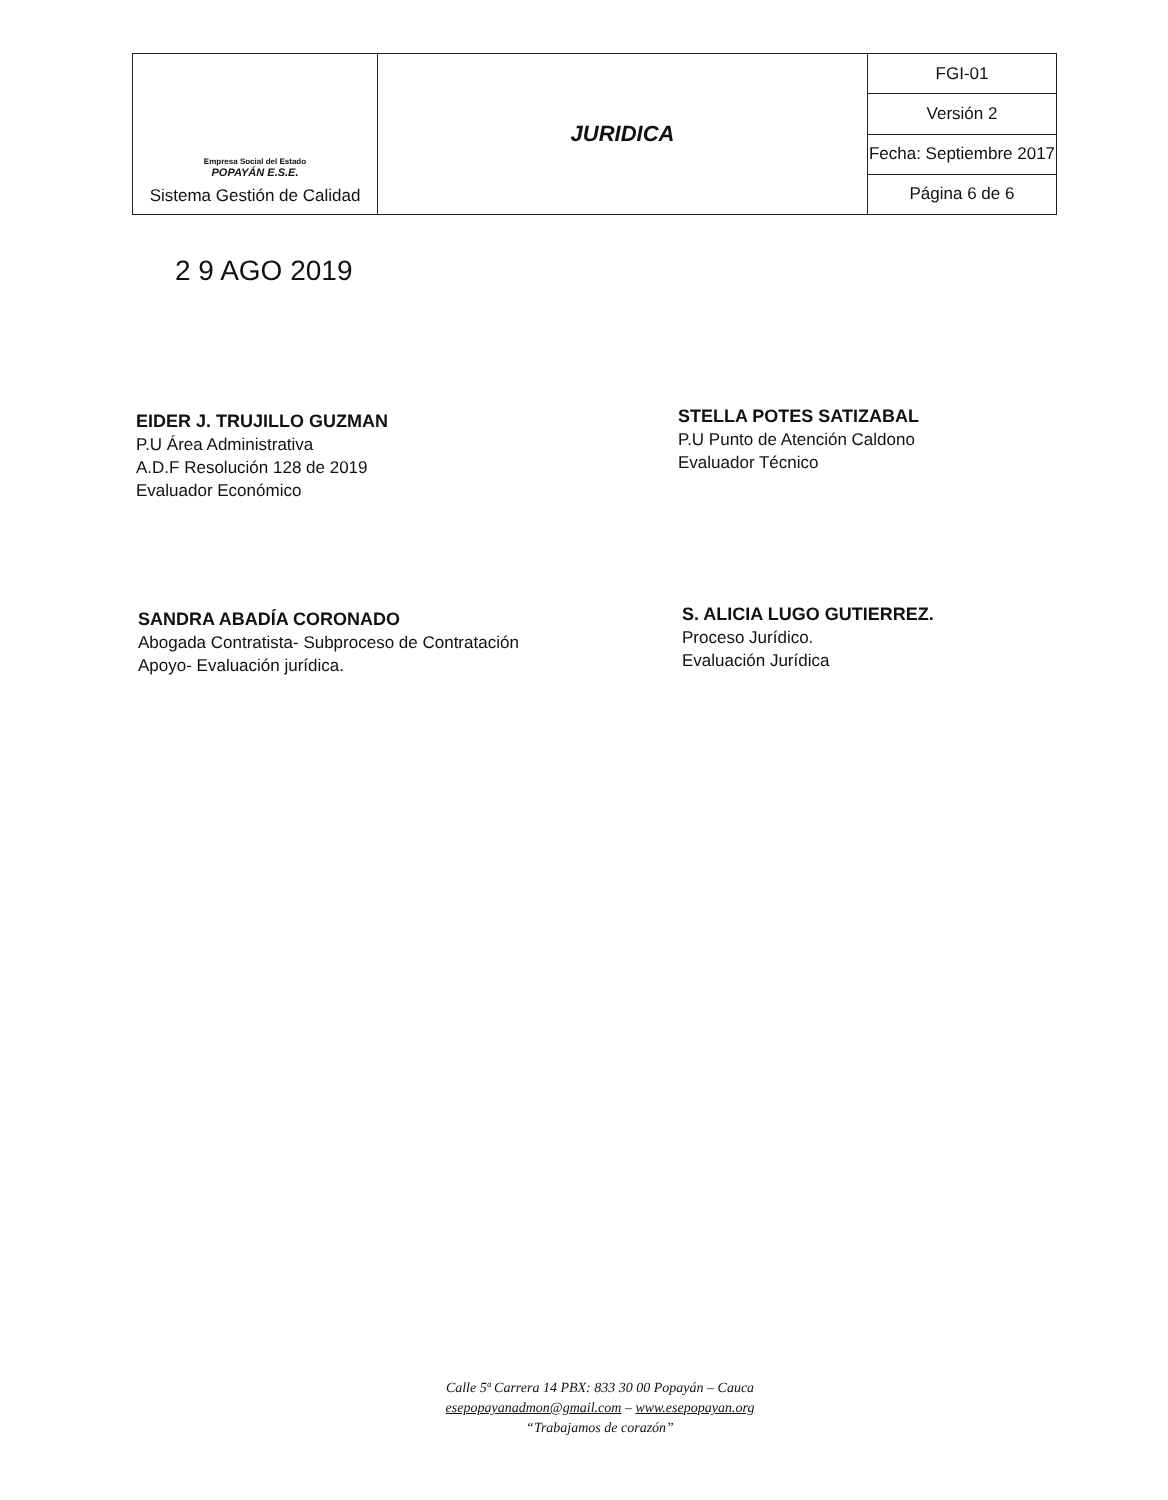| Empresa Social del Estado POPAYÁN E.S.E. Sistema Gestión de Calidad | JURIDICA | FGI-01 |
| | | Versión 2 |
| | | Fecha: Septiembre 2017 |
| | | Página 6 de 6 |
2 9 AGO 2019
EIDER J. TRUJILLO GUZMAN
P.U Área Administrativa
A.D.F Resolución 128 de 2019
Evaluador Económico
STELLA POTES SATIZABAL
P.U Punto de Atención Caldono
Evaluador Técnico
SANDRA ABADÍA CORONADO
Abogada Contratista- Subproceso de Contratación
Apoyo- Evaluación jurídica.
S. ALICIA LUGO GUTIERREZ.
Proceso Jurídico.
Evaluación Jurídica
Calle 5ª Carrera 14 PBX: 833 30 00 Popayán – Cauca
esepopayanadmon@gmail.com – www.esepopayan.org
“Trabajamos de corazón”